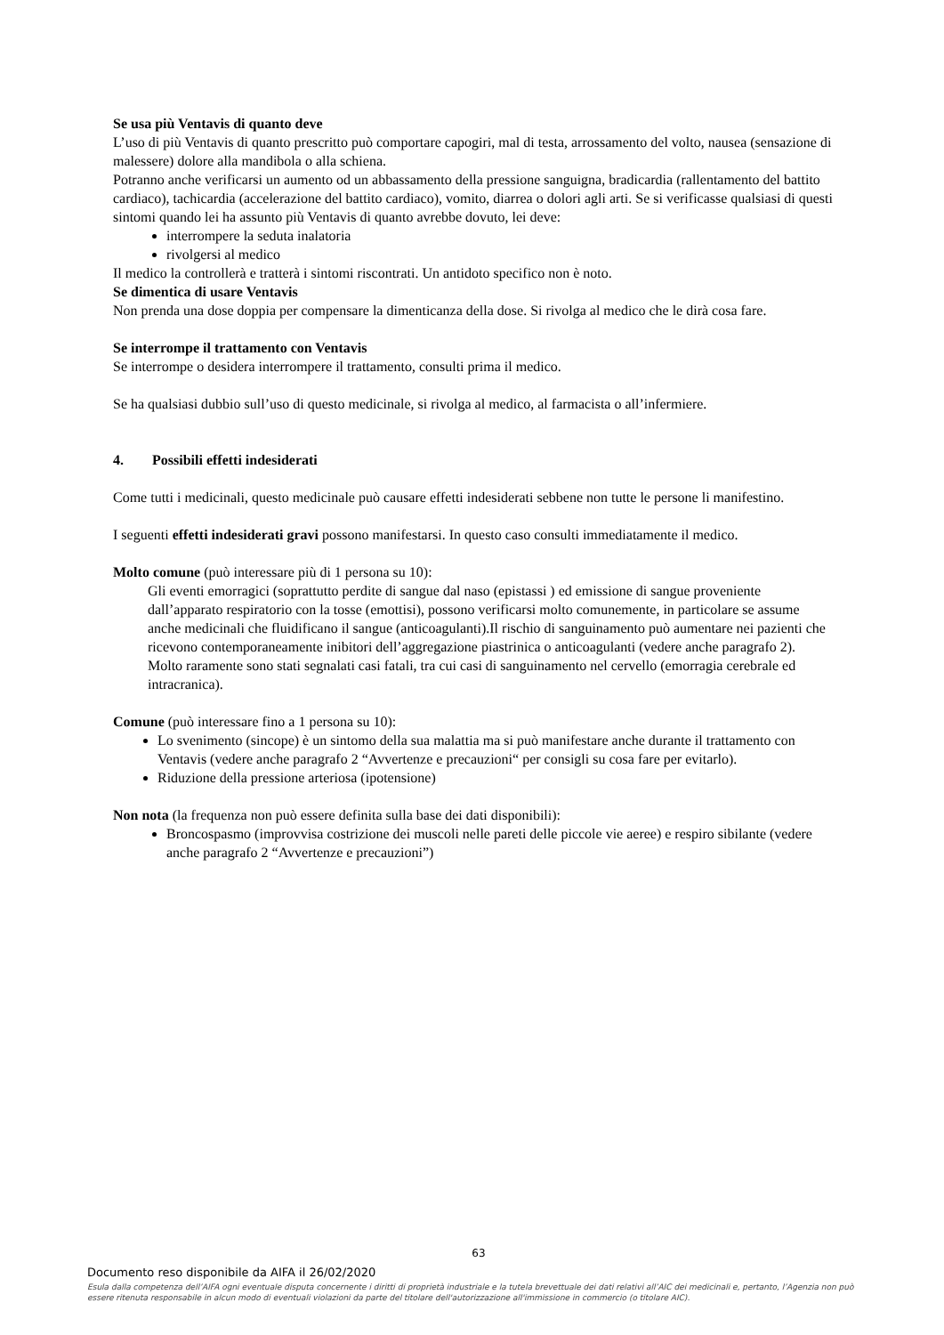Se usa più Ventavis di quanto deve
L’uso di più Ventavis di quanto prescritto può comportare capogiri, mal di testa, arrossamento del volto, nausea (sensazione di malessere) dolore alla mandibola o alla schiena.
Potranno anche verificarsi un aumento od un abbassamento della pressione sanguigna, bradicardia (rallentamento del battito cardiaco), tachicardia (accelerazione del battito cardiaco), vomito, diarrea o dolori agli arti. Se si verificasse qualsiasi di questi sintomi quando lei ha assunto più Ventavis di quanto avrebbe dovuto, lei deve:
interrompere la seduta inalatoria
rivolgersi al medico
Il medico la controllerà e tratterà i sintomi riscontrati. Un antidoto specifico non è noto.
Se dimentica di usare Ventavis
Non prenda una dose doppia per compensare la dimenticanza della dose. Si rivolga al medico che le dirà cosa fare.
Se interrompe il trattamento con Ventavis
Se interrompe o desidera interrompere il trattamento, consulti prima il medico.
Se ha qualsiasi dubbio sull’uso di questo medicinale, si rivolga al medico, al farmacista o all’infermiere.
4. Possibili effetti indesiderati
Come tutti i medicinali, questo medicinale può causare effetti indesiderati sebbene non tutte le persone li manifestino.
I seguenti effetti indesiderati gravi possono manifestarsi. In questo caso consulti immediatamente il medico.
Molto comune (può interessare più di 1 persona su 10):
Gli eventi emorragici (soprattutto perdite di sangue dal naso (epistassi ) ed emissione di sangue proveniente dall’apparato respiratorio con la tosse (emottisi), possono verificarsi molto comunemente, in particolare se assume anche medicinali che fluidificano il sangue (anticoagulanti).Il rischio di sanguinamento può aumentare nei pazienti che ricevono contemporaneamente inibitori dell’aggregazione piastrinica o anticoagulanti (vedere anche paragrafo 2). Molto raramente sono stati segnalati casi fatali, tra cui casi di sanguinamento nel cervello (emorragia cerebrale ed intracranica).
Comune (può interessare fino a 1 persona su 10):
Lo svenimento (sincope) è un sintomo della sua malattia ma si può manifestare anche durante il trattamento con Ventavis (vedere anche paragrafo 2 “Avvertenze e precauzioni“ per consigli su cosa fare per evitarlo).
Riduzione della pressione arteriosa (ipotensione)
Non nota (la frequenza non può essere definita sulla base dei dati disponibili):
Broncospasmo (improvvisa costrizione dei muscoli nelle pareti delle piccole vie aeree) e respiro sibilante (vedere anche paragrafo 2 “Avvertenze e precauzioni”)
63
Documento reso disponibile da AIFA il 26/02/2020
Esula dalla competenza dell’AIFA ogni eventuale disputa concernente i diritti di proprietà industriale e la tutela brevettuale dei dati relativi all’AIC dei medicinali e, pertanto, l’Agenzia non può essere ritenuta responsabile in alcun modo di eventuali violazioni da parte del titolare dell'autorizzazione all'immissione in commercio (o titolare AIC).